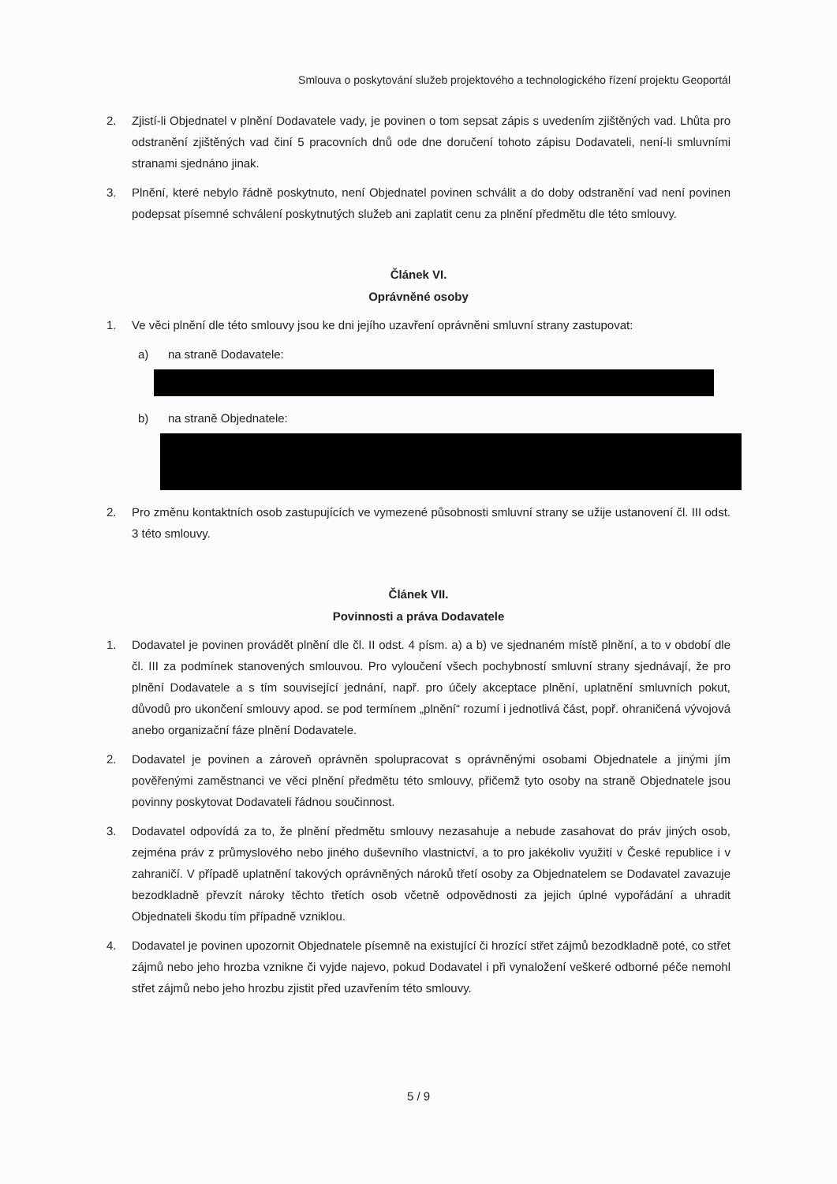Smlouva o poskytování služeb projektového a technologického řízení projektu Geoportál
2. Zjistí-li Objednatel v plnění Dodavatele vady, je povinen o tom sepsat zápis s uvedením zjištěných vad. Lhůta pro odstranění zjištěných vad činí 5 pracovních dnů ode dne doručení tohoto zápisu Dodavateli, není-li smluvními stranami sjednáno jinak.
3. Plnění, které nebylo řádně poskytnuto, není Objednatel povinen schválit a do doby odstranění vad není povinen podepsat písemné schválení poskytnutých služeb ani zaplatit cenu za plnění předmětu dle této smlouvy.
Článek VI.
Oprávněné osoby
1. Ve věci plnění dle této smlouvy jsou ke dni jejího uzavření oprávněni smluvní strany zastupovat:
a) na straně Dodavatele:
b) na straně Objednatele:
2. Pro změnu kontaktních osob zastupujících ve vymezené působnosti smluvní strany se užije ustanovení čl. III odst. 3 této smlouvy.
Článek VII.
Povinnosti a práva Dodavatele
1. Dodavatel je povinen provádět plnění dle čl. II odst. 4 písm. a) a b) ve sjednaném místě plnění, a to v období dle čl. III za podmínek stanovených smlouvou. Pro vyloučení všech pochybností smluvní strany sjednávají, že pro plnění Dodavatele a s tím související jednání, např. pro účely akceptace plnění, uplatnění smluvních pokut, důvodů pro ukončení smlouvy apod. se pod termínem „plnění“ rozumí i jednotlivá část, popř. ohraničená vývojová anebo organizační fáze plnění Dodavatele.
2. Dodavatel je povinen a zároveň oprávněn spolupracovat s oprávněnými osobami Objednatele a jinými jím pověřenými zaměstnanci ve věci plnění předmětu této smlouvy, přičemž tyto osoby na straně Objednatele jsou povinny poskytovat Dodavateli řádnou součinnost.
3. Dodavatel odpovídá za to, že plnění předmětu smlouvy nezasahuje a nebude zasahovat do práv jiných osob, zejména práv z průmyslového nebo jiného duševního vlastnictví, a to pro jakékoliv využití v České republice i v zahraničí. V případě uplatnění takových oprávněných nároků třetí osoby za Objednatelem se Dodavatel zavazuje bezodkladně převzít nároky těchto třetích osob včetně odpovědnosti za jejich úplné vypořádání a uhradit Objednateli škodu tím případně vzniklou.
4. Dodavatel je povinen upozornit Objednatele písemně na existující či hrozící střet zájmů bezodkladně poté, co střet zájmů nebo jeho hrozba vznikne či vyjde najevo, pokud Dodavatel i při vynaložení veškeré odborné péče nemohl střet zájmů nebo jeho hrozbu zjistit před uzavřením této smlouvy.
5 / 9